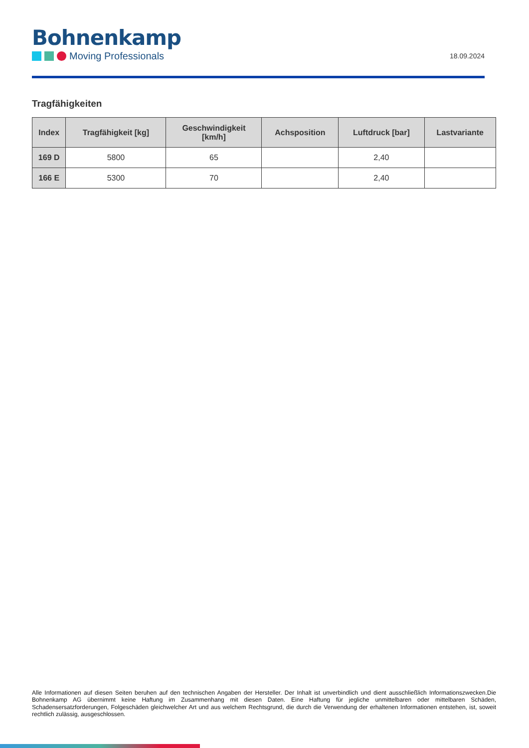Bohnenkamp
Moving Professionals
18.09.2024
Tragfähigkeiten
| Index | Tragfähigkeit [kg] | Geschwindigkeit [km/h] | Achsposition | Luftdruck [bar] | Lastvariante |
| --- | --- | --- | --- | --- | --- |
| 169 D | 5800 | 65 | | 2,40 | |
| 166 E | 5300 | 70 | | 2,40 | |
Alle Informationen auf diesen Seiten beruhen auf den technischen Angaben der Hersteller. Der Inhalt ist unverbindlich und dient ausschließlich Informationszwecken.Die Bohnenkamp AG übernimmt keine Haftung im Zusammenhang mit diesen Daten. Eine Haftung für jegliche unmittelbaren oder mittelbaren Schäden, Schadensersatzforderungen, Folgeschäden gleichwelcher Art und aus welchem Rechtsgrund, die durch die Verwendung der erhaltenen Informationen entstehen, ist, soweit rechtlich zulässig, ausgeschlossen.